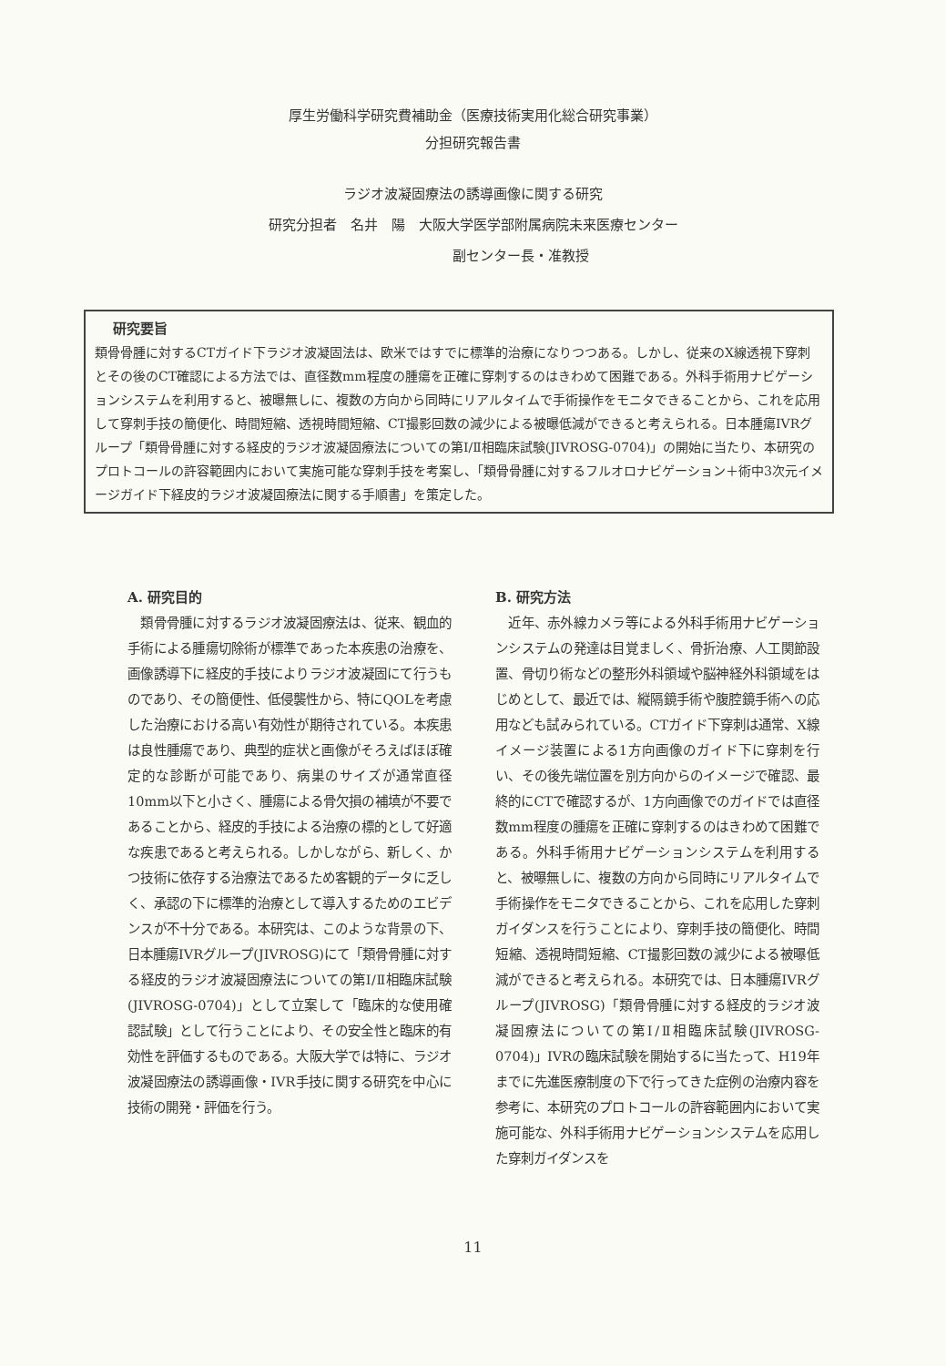厚生労働科学研究費補助金（医療技術実用化総合研究事業）
分担研究報告書
ラジオ波凝固療法の誘導画像に関する研究
研究分担者　名井　陽　大阪大学医学部附属病院未来医療センター
　　　　　　　副センター長・准教授
研究要旨
類骨骨腫に対するCTガイド下ラジオ波凝固法は、欧米ではすでに標準的治療になりつつある。しかし、従来のX線透視下穿刺とその後のCT確認による方法では、直径数mm程度の腫瘍を正確に穿刺するのはきわめて困難である。外科手術用ナビゲーションシステムを利用すると、被曝無しに、複数の方向から同時にリアルタイムで手術操作をモニタできることから、これを応用して穿刺手技の簡便化、時間短縮、透視時間短縮、CT撮影回数の減少による被曝低減ができると考えられる。日本腫瘍IVRグループ「類骨骨腫に対する経皮的ラジオ波凝固療法についての第Ⅰ/Ⅱ相臨床試験(JIVROSG-0704)」の開始に当たり、本研究のプロトコールの許容範囲内において実施可能な穿刺手技を考案し、「類骨骨腫に対するフルオロナビゲーション＋術中3次元イメージガイド下経皮的ラジオ波凝固療法に関する手順書」を策定した。
A. 研究目的
　類骨骨腫に対するラジオ波凝固療法は、従来、観血的手術による腫瘍切除術が標準であった本疾患の治療を、画像誘導下に経皮的手技によりラジオ波凝固にて行うものであり、その簡便性、低侵襲性から、特にQOLを考慮した治療における高い有効性が期待されている。本疾患は良性腫瘍であり、典型的症状と画像がそろえばほぼ確定的な診断が可能であり、病巣のサイズが通常直径10mm以下と小さく、腫瘍による骨欠損の補填が不要であることから、経皮的手技による治療の標的として好適な疾患であると考えられる。しかしながら、新しく、かつ技術に依存する治療法であるため客観的データに乏しく、承認の下に標準的治療として導入するためのエビデンスが不十分である。本研究は、このような背景の下、日本腫瘍IVRグループ(JIVROSG)にて「類骨骨腫に対する経皮的ラジオ波凝固療法についての第Ⅰ/Ⅱ相臨床試験(JIVROSG-0704)」として立案して「臨床的な使用確認試験」として行うことにより、その安全性と臨床的有効性を評価するものである。大阪大学では特に、ラジオ波凝固療法の誘導画像・IVR手技に関する研究を中心に技術の開発・評価を行う。
B. 研究方法
　近年、赤外線カメラ等による外科手術用ナビゲーションシステムの発達は目覚ましく、骨折治療、人工関節設置、骨切り術などの整形外科領域や脳神経外科領域をはじめとして、最近では、縦隔鏡手術や腹腔鏡手術への応用なども試みられている。CTガイド下穿刺は通常、X線イメージ装置による1方向画像のガイド下に穿刺を行い、その後先端位置を別方向からのイメージで確認、最終的にCTで確認するが、1方向画像でのガイドでは直径数mm程度の腫瘍を正確に穿刺するのはきわめて困難である。外科手術用ナビゲーションシステムを利用すると、被曝無しに、複数の方向から同時にリアルタイムで手術操作をモニタできることから、これを応用した穿刺ガイダンスを行うことにより、穿刺手技の簡便化、時間短縮、透視時間短縮、CT撮影回数の減少による被曝低減ができると考えられる。本研究では、日本腫瘍IVRグループ(JIVROSG)「類骨骨腫に対する経皮的ラジオ波凝固療法についての第Ⅰ/Ⅱ相臨床試験(JIVROSG-0704)」IVRの臨床試験を開始するに当たって、H19年までに先進医療制度の下で行ってきた症例の治療内容を参考に、本研究のプロトコールの許容範囲内において実施可能な、外科手術用ナビゲーションシステムを応用した穿刺ガイダンスを
11